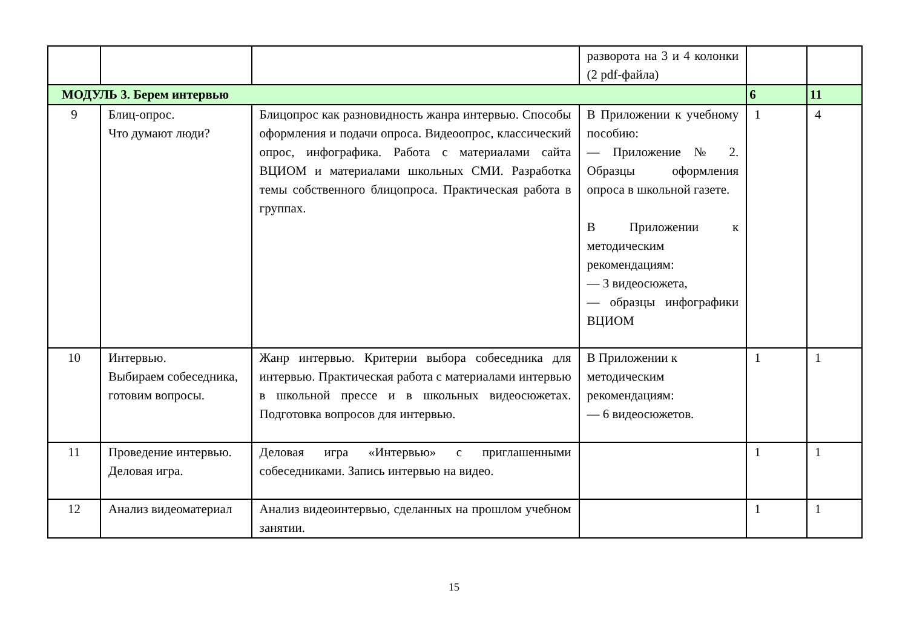| | | | разворота на 3 и 4 колонки (2 pdf-файла) | | |
| МОДУЛЬ 3. Берем интервью | | | | 6 | 11 |
| 9 | Блиц-опрос. Что думают люди? | Блицопрос как разновидность жанра интервью. Способы оформления и подачи опроса. Видеоопрос, классический опрос, инфографика. Работа с материалами сайта ВЦИОМ и материалами школьных СМИ. Разработка темы собственного блицопроса. Практическая работа в группах. | В Приложении к учебному пособию: — Приложение № 2. Образцы оформления опроса в школьной газете. В Приложении к методическим рекомендациям: — 3 видеосюжета, — образцы инфографики ВЦИОМ | 1 | 4 |
| 10 | Интервью. Выбираем собеседника, готовим вопросы. | Жанр интервью. Критерии выбора собеседника для интервью. Практическая работа с материалами интервью в школьной прессе и в школьных видеосюжетах. Подготовка вопросов для интервью. | В Приложении к методическим рекомендациям: — 6 видеосюжетов. | 1 | 1 |
| 11 | Проведение интервью. Деловая игра. | Деловая игра «Интервью» с приглашенными собеседниками. Запись интервью на видео. | | 1 | 1 |
| 12 | Анализ видеоматериал | Анализ видеоинтервью, сделанных на прошлом учебном занятии. | | 1 | 1 |
15